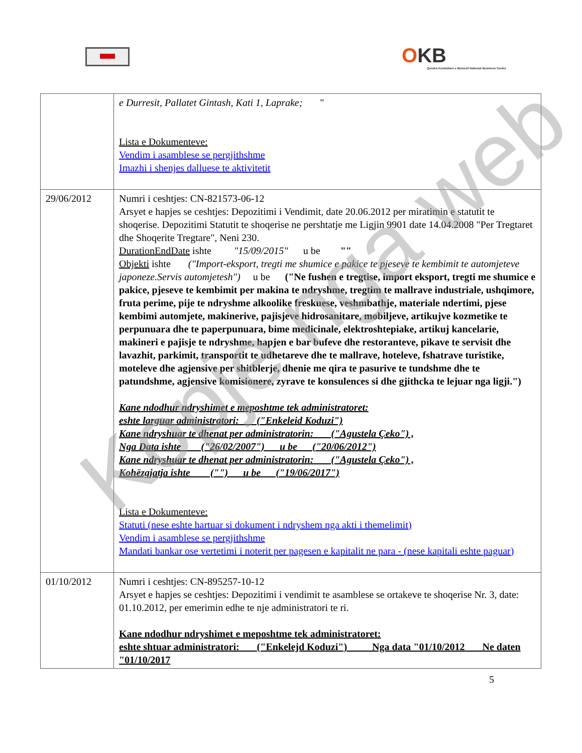OKB
Qendra Kombëtare e Biznesit National Business Center
| | e Durresit, Pallatet Gintash, Kati 1, Laprake; " Lista e Dokumenteve: Vendim i asamblese se pergjithshme Imazhi i shenjes dalluese te aktivitetit |
| 29/06/2012 | Numri i ceshtjes: CN-821573-06-12 Arsyet e hapjes se ceshtjes: Depozitimi i Vendimit, date 20.06.2012 per miratimin e statutit te shoqerise. Depozitimi Statutit te shoqerise ne pershtatje me Ligjin 9901 date 14.04.2008 "Per Tregtaret dhe Shoqerite Tregtare", Neni 230. DurationEndDate ishte "15/09/2015" u be "" Objekti ishte ("Import-eksport, tregti me shumice e pakice te pjeseve te kembimit te automjeteve japoneze.Servis automjetesh") u be ("Ne fushen e tregtise, import eksport, tregti me shumice e pakice, pjeseve te kembimit per makina te ndryshme, tregtim te mallrave industriale, ushqimore, fruta perime, pije te ndryshme alkoolike freskuese, veshmbathje, materiale ndertimi, pjese kembimi automjete, makinerive, pajisjeve hidrosanitare, mobiljeve, artikujve kozmetike te perpunuara dhe te paperpunuara, bime medicinale, elektroshtepiake, artikuj kancelarie, makineri e pajisje te ndryshme, hapjen e bar bufeve dhe restoranteve, pikave te servisit dhe lavazhit, parkimit, transportit te udhetareve dhe te mallrave, hoteleve, fshatrave turistike, moteleve dhe agjensive per shitblerje, dhenie me qira te pasurive te tundshme dhe te patundshme, agjensive komisionere, zyrave te konsulences si dhe gjithcka te lejuar nga ligji.") Kane ndodhur ndryshimet e meposhtme tek administratoret: eshte larguar administratori: ("Enkeleid Koduzi") Kane ndryshuar te dhenat per administratorin: ("Agustela Çeko") , Nga Data ishte ("26/02/2007") u be ("20/06/2012") Kane ndryshuar te dhenat per administratorin: ("Agustela Çeko") , Kohëzgjatja ishte ("") u be ("19/06/2017") Lista e Dokumenteve: Statuti (nese eshte hartuar si dokument i ndryshem nga akti i themelimit) Vendim i asamblese se pergjithshme Mandati bankar ose vertetimi i noterit per pagesen e kapitalit ne para - (nese kapitali eshte paguar) |
| 01/10/2012 | Numri i ceshtjes: CN-895257-10-12 Arsyet e hapjes se ceshtjes: Depozitimi i vendimit te asamblese se ortakeve te shoqerise Nr. 3, date: 01.10.2012, per emerimin edhe te nje administratori te ri. Kane ndodhur ndryshimet e meposhtme tek administratoret: eshte shtuar administratori: ("Enkelejd Koduzi") Nga data "01/10/2012 Ne daten "01/10/2017 |
5
Kopje nga web